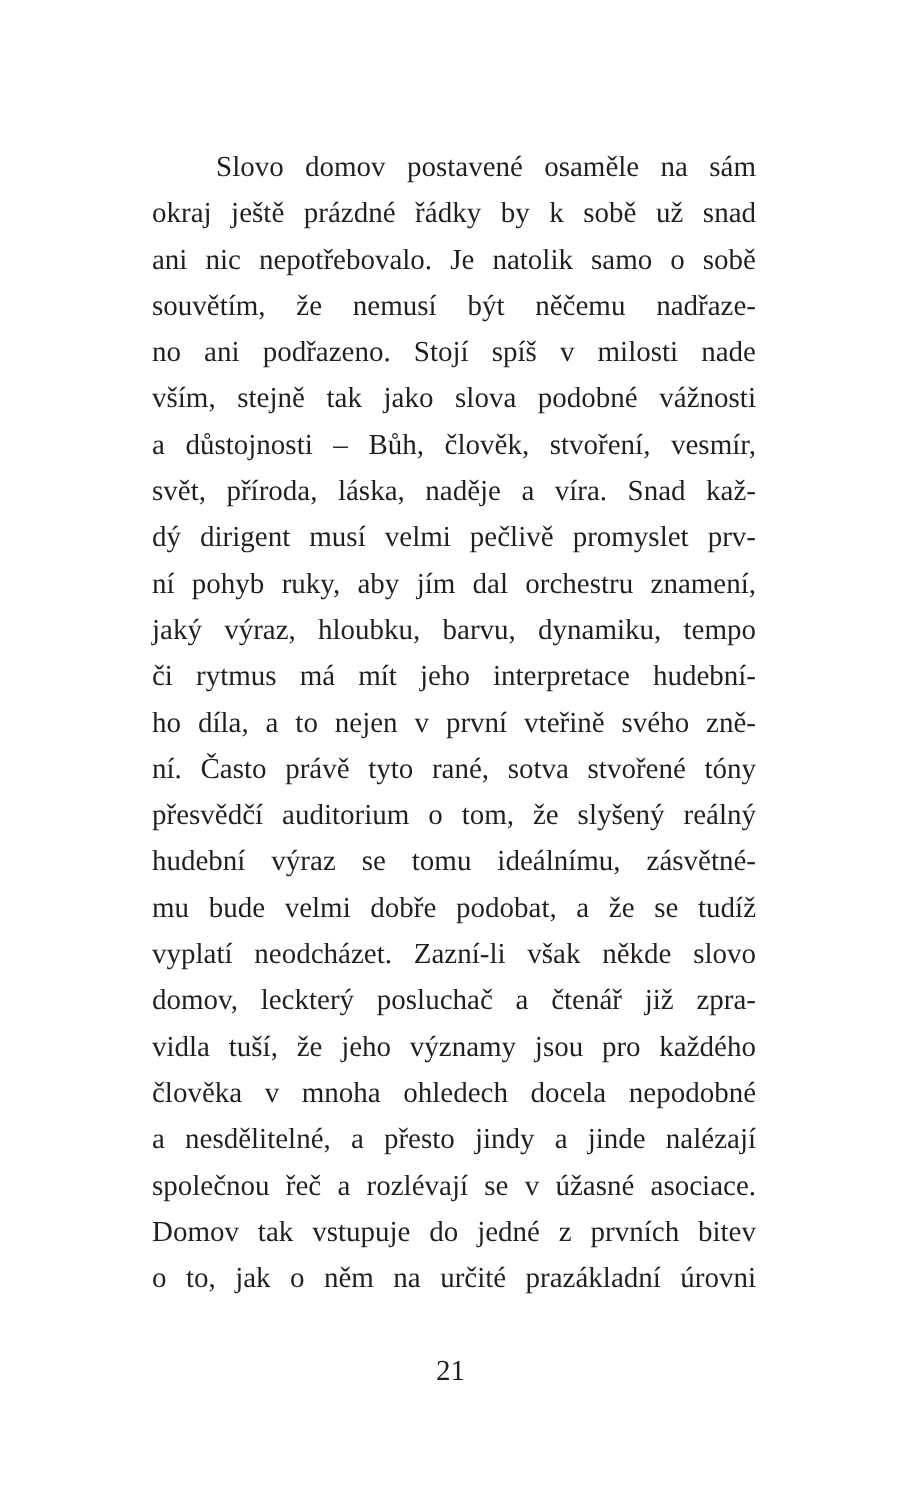Slovo domov postavené osaměle na sám
okraj ještě prázdné řádky by k sobě už snad
ani nic nepotřebovalo. Je natolik samo o sobě
souvětím, že nemusí být něčemu nadřaze-
no ani podřazeno. Stojí spíš v milosti nade
vším, stejně tak jako slova podobné vážnosti
a důstojnosti – Bůh, člověk, stvoření, vesmír,
svět, příroda, láska, naděje a víra. Snad kaž-
dý dirigent musí velmi pečlivě promyslet prv-
ní pohyb ruky, aby jím dal orchestru znamení,
jaký výraz, hloubku, barvu, dynamiku, tempo
či rytmus má mít jeho interpretace hudební-
ho díla, a to nejen v první vteřině svého zně-
ní. Často právě tyto rané, sotva stvořené tóny
přesvědčí auditorium o tom, že slyšený reálný
hudební výraz se tomu ideálnímu, zásvětné-
mu bude velmi dobře podobat, a že se tudíž
vyplatí neodcházet. Zazní-li však někde slovo
domov, leckterý posluchač a čtenář již zpra-
vidla tuší, že jeho významy jsou pro každého
člověka v mnoha ohledech docela nepodobné
a nesdělitelné, a přesto jindy a jinde nalézají
společnou řeč a rozlévají se v úžasné asociace.
Domov tak vstupuje do jedné z prvních bitev
o to, jak o něm na určité prazákladní úrovni
21